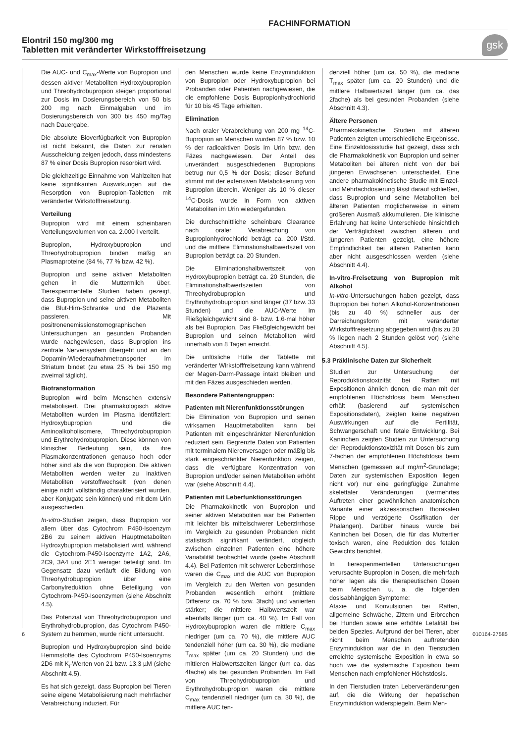FACHINFORMATION
Elontril 150 mg/300 mg
Tabletten mit veränderter Wirkstofffreisetzung
gsk
Die AUC- und C<sub>max</sub>-Werte von Bupropion und dessen aktiver Metaboliten Hydroxybupropion und Threohydrobupropion steigen proportional zur Dosis im Dosierungsbereich von 50 bis 200 mg nach Einmalgaben und im Dosierungsbereich von 300 bis 450 mg/Tag nach Dauergabe.
Die absolute Bioverfügbarkeit von Bupropion ist nicht bekannt, die Daten zur renalen Ausscheidung zeigen jedoch, dass mindestens 87 % einer Dosis Bupropion resorbiert wird.
Die gleichzeitige Einnahme von Mahlzeiten hat keine signifikanten Auswirkungen auf die Resorption von Bupropion-Tabletten mit veränderter Wirkstofffreisetzung.
Verteilung
Bupropion wird mit einem scheinbaren Verteilungsvolumen von ca. 2.000 l verteilt.
Bupropion, Hydroxybupropion und Threohydrobupropion binden mäßig an Plasmaproteine (84 %, 77 % bzw. 42 %).
Bupropion und seine aktiven Metaboliten gehen in die Muttermilch über. Tierexperimentelle Studien haben gezeigt, dass Bupropion und seine aktiven Metaboliten die Blut-Hirn-Schranke und die Plazenta passieren. Mit positronenemissionstomographischen Untersuchungen an gesunden Probanden wurde nachgewiesen, dass Bupropion ins zentrale Nervensystem übergeht und an den Dopamin-Wiederaufnahmetransporter im Striatum bindet (zu etwa 25 % bei 150 mg zweimal täglich).
Biotransformation
Bupropion wird beim Menschen extensiv metabolisiert. Drei pharmakologisch aktive Metaboliten wurden im Plasma identifiziert: Hydroxybupropion und die Aminoalkoholisomere, Threohydrobupropion und Erythrohydrobupropion. Diese können von klinischer Bedeutung sein, da ihre Plasmakonzentrationen genauso hoch oder höher sind als die von Bupropion. Die aktiven Metaboliten werden weiter zu inaktiven Metaboliten verstoffwechselt (von denen einige nicht vollständig charakterisiert wurden, aber Konjugate sein können) und mit dem Urin ausgeschieden.
In-vitro-Studien zeigen, dass Bupropion vor allem über das Cytochrom P450-Isoenzym 2B6 zu seinem aktiven Hauptmetaboliten Hydroxybupropion metabolisiert wird, während die Cytochrom-P450-Isoenzyme 1A2, 2A6, 2C9, 3A4 und 2E1 weniger beteiligt sind. Im Gegensatz dazu verläuft die Bildung von Threohydrobupropion über eine Carbonylreduktion ohne Beteiligung von Cytochrom-P450-Isoenzymen (siehe Abschnitt 4.5).
Das Potenzial von Threohydrobupropion und Erythrohydrobupropion, das Cytochrom P450-System zu hemmen, wurde nicht untersucht.
Bupropion und Hydroxybupropion sind beide Hemmstoffe des Cytochrom P450-Isoenzyms 2D6 mit K<sub>i</sub>-Werten von 21 bzw. 13,3 µM (siehe Abschnitt 4.5).
Es hat sich gezeigt, dass Bupropion bei Tieren seine eigene Metabolisierung nach mehrfacher Verabreichung induziert. Für
den Menschen wurde keine Enzyminduktion von Bupropion oder Hydroxybupropion bei Probanden oder Patienten nachgewiesen, die die empfohlene Dosis Bupropionhydrochlorid für 10 bis 45 Tage erhielten.
Elimination
Nach oraler Verabreichung von 200 mg <sup>14</sup>C-Bupropion an Menschen wurden 87 % bzw. 10 % der radioaktiven Dosis im Urin bzw. den Fäzes nachgewiesen. Der Anteil des unverändert ausgeschiedenen Bupropions betrug nur 0,5 % der Dosis; dieser Befund stimmt mit der extensiven Metabolisierung von Bupropion überein. Weniger als 10 % dieser <sup>14</sup>C-Dosis wurde in Form von aktiven Metaboliten im Urin wiedergefunden.
Die durchschnittliche scheinbare Clearance nach oraler Verabreichung von Bupropionhydrochlorid beträgt ca. 200 l/Std. und die mittlere Eliminationshalbwertszeit von Bupropion beträgt ca. 20 Stunden.
Die Eliminationshalbwertszeit von Hydroxybupropion beträgt ca. 20 Stunden, die Eliminationshalbwertszeiten von Threohydrobupropion und Erythrohydrobupropion sind länger (37 bzw. 33 Stunden) und die AUC-Werte im Fließgleichgewicht sind 8- bzw. 1,6-mal höher als bei Bupropion. Das Fließgleichgewicht bei Bupropion und seinen Metaboliten wird innerhalb von 8 Tagen erreicht.
Die unlösliche Hülle der Tablette mit veränderter Wirkstofffreisetzung kann während der Magen-Darm-Passage intakt bleiben und mit den Fäzes ausgeschieden werden.
Besondere Patientengruppen:
Patienten mit Nierenfunktionsstörungen
Die Elimination von Bupropion und seinen wirksamen Hauptmetaboliten kann bei Patienten mit eingeschränkter Nierenfunktion reduziert sein. Begrenzte Daten von Patienten mit terminalem Nierenversagen oder mäßig bis stark eingeschränkter Nierenfunktion zeigen, dass die verfügbare Konzentration von Bupropion und/oder seinen Metaboliten erhöht war (siehe Abschnitt 4.4).
Patienten mit Leberfunktionsstörungen
Die Pharmakokinetik von Bupropion und seiner aktiven Metaboliten war bei Patienten mit leichter bis mittelschwerer Leberzirrhose im Vergleich zu gesunden Probanden nicht statistisch signifikant verändert, obgleich zwischen einzelnen Patienten eine höhere Variabilität beobachtet wurde (siehe Abschnitt 4.4). Bei Patienten mit schwerer Leberzirrhose waren die C<sub>max</sub> und die AUC von Bupropion im Vergleich zu den Werten von gesunden Probanden wesentlich erhöht (mittlere Differenz ca. 70 % bzw. 3fach) und variierten stärker; die mittlere Halbwertszeit war ebenfalls länger (um ca. 40 %). Im Fall von Hydroxybupropion waren die mittlere C<sub>max</sub> niedriger (um ca. 70 %), die mittlere AUC tendenziell höher (um ca. 30 %), die mediane T<sub>max</sub> später (um ca. 20 Stunden) und die mittleren Halbwertszeiten länger (um ca. das 4fache) als bei gesunden Probanden. Im Fall von Threohydrobupropion und Erythrohydrobupropion waren die mittlere C<sub>max</sub> tendenziell niedriger (um ca. 30 %), die mittlere AUC ten-
denziell höher (um ca. 50 %), die mediane T<sub>max</sub> später (um ca. 20 Stunden) und die mittlere Halbwertszeit länger (um ca. das 2fache) als bei gesunden Probanden (siehe Abschnitt 4.3).
Ältere Personen
Pharmakokinetische Studien mit älteren Patienten zeigten unterschiedliche Ergebnisse. Eine Einzeldosisstudie hat gezeigt, dass sich die Pharmakokinetik von Bupropion und seiner Metaboliten bei älteren nicht von der bei jüngeren Erwachsenen unterscheidet. Eine andere pharmakokinetische Studie mit Einzel- und Mehrfachdosierung lässt darauf schließen, dass Bupropion und seine Metaboliten bei älteren Patienten möglicherweise in einem größeren Ausmaß akkumulieren. Die klinische Erfahrung hat keine Unterschiede hinsichtlich der Verträglichkeit zwischen älteren und jüngeren Patienten gezeigt, eine höhere Empfindlichkeit bei älteren Patienten kann aber nicht ausgeschlossen werden (siehe Abschnitt 4.4).
In-vitro-Freisetzung von Bupropion mit Alkohol
In-vitro-Untersuchungen haben gezeigt, dass Bupropion bei hohen Alkohol-Konzentrationen (bis zu 40 %) schneller aus der Darreichungsform mit veränderter Wirkstofffreisetzung abgegeben wird (bis zu 20 % liegen nach 2 Stunden gelöst vor) (siehe Abschnitt 4.5).
5.3 Präklinische Daten zur Sicherheit
Studien zur Untersuchung der Reproduktionstoxizität bei Ratten mit Expositionen ähnlich denen, die man mit der empfohlenen Höchstdosis beim Menschen erhält (basierend auf systemischen Expositionsdaten), zeigten keine negativen Auswirkungen auf die Fertilität, Schwangerschaft und fetale Entwicklung. Bei Kaninchen zeigten Studien zur Untersuchung der Reproduktionstoxizität mit Dosen bis zum 7-fachen der empfohlenen Höchstdosis beim Menschen (gemessen auf mg/m<sup>2</sup>-Grundlage; Daten zur systemischen Exposition liegen nicht vor) nur eine geringfügige Zunahme skelettaler Veränderungen (vermehrtes Auftreten einer gewöhnlichen anatomischen Variante einer akzessorischen thorakalen Rippe und verzögerte Ossifikation der Phalangen). Darüber hinaus wurde bei Kaninchen bei Dosen, die für das Muttertier toxisch waren, eine Reduktion des fetalen Gewichts berichtet.
In tierexperimentellen Untersuchungen verursachte Bupropion in Dosen, die mehrfach höher lagen als die therapeutischen Dosen beim Menschen u. a. die folgenden dosisabhängigen Symptome:
Ataxie und Konvulsionen bei Ratten, allgemeine Schwäche, Zittern und Erbrechen bei Hunden sowie eine erhöhte Letalität bei beiden Spezies. Aufgrund der bei Tieren, aber nicht beim Menschen auftretenden Enzyminduktion war die in den Tierstudien erreichte systemische Exposition in etwa so hoch wie die systemische Exposition beim Menschen nach empfohlener Höchstdosis.
In den Tierstudien traten Leberveränderungen auf, die die Wirkung der hepatischen Enzyminduktion widerspiegeln. Beim Men-
6 010164-27585